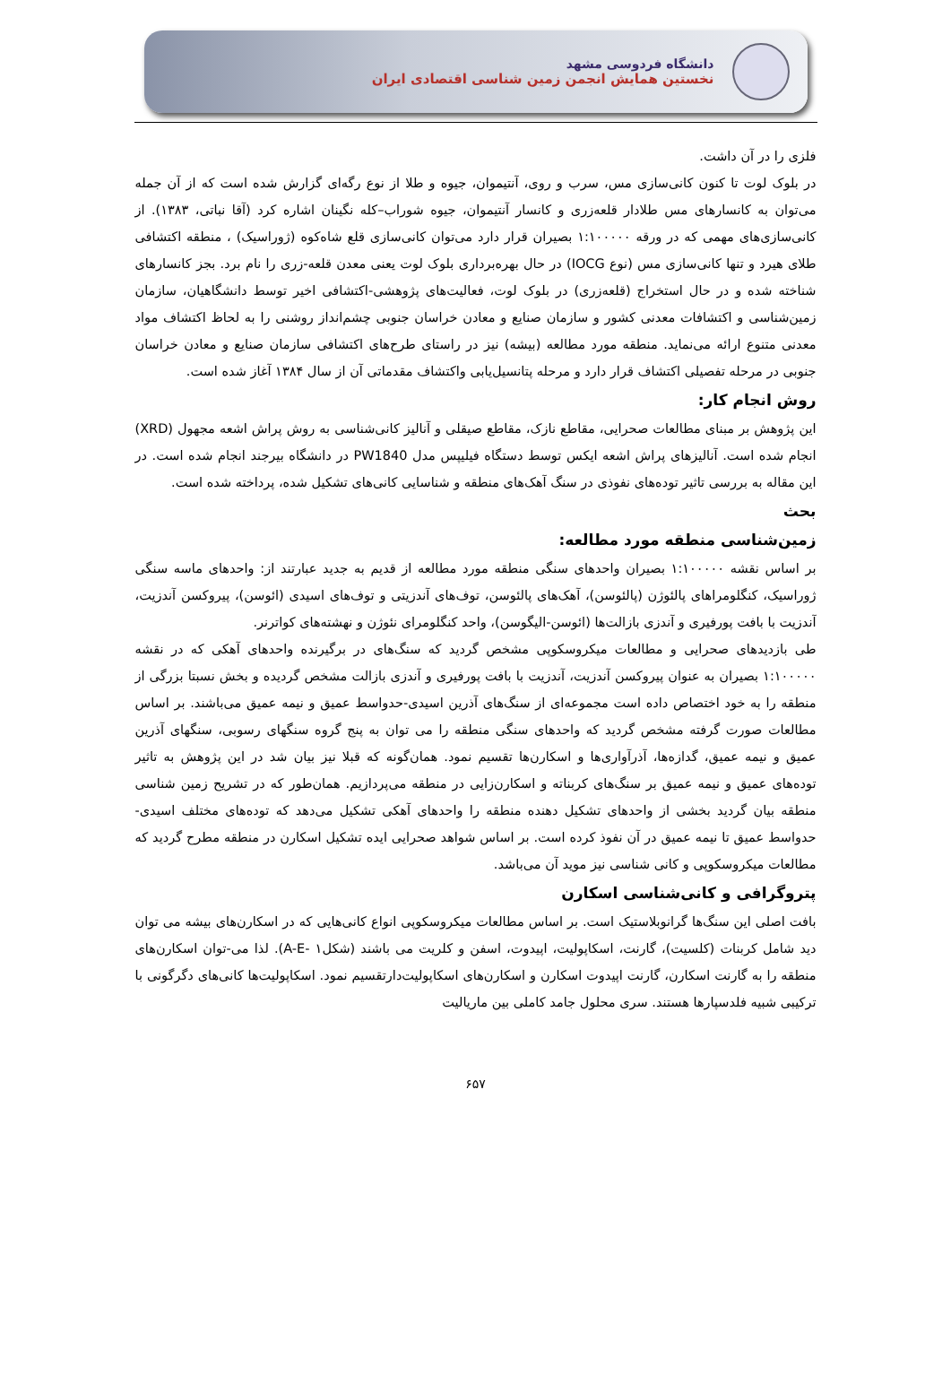دانشگاه فردوسی مشهد
نخستین همایش انجمن زمین شناسی اقتصادی ایران
فلزی را در آن داشت.
در بلوک لوت تا کنون کانی‌سازی مس، سرب و روی، آنتیموان، جیوه و طلا از نوع رگه‌ای گزارش شده است که از آن جمله می‌توان به کانسارهای مس طلادار قلعه‌زری و کانسار آنتیموان، جیوه شوراب–کله نگینان اشاره کرد (آقا نباتی، ۱۳۸۳). از کانی‌سازی‌های مهمی که در ورقه ۱:۱۰۰۰۰۰ بصیران قرار دارد می‌توان کانی‌سازی قلع شاه‌کوه (ژوراسیک) ، منطقه اکتشافی طلای هیرد و تنها کانی‌سازی مس (نوع IOCG) در حال بهره‌برداری بلوک لوت یعنی معدن قلعه-زری را نام برد. بجز کانسارهای شناخته شده و در حال استخراج (قلعه‌زری) در بلوک لوت، فعالیت‌های پژوهشی-اکتشافی اخیر توسط دانشگاهیان، سازمان زمین‌شناسی و اکتشافات معدنی کشور و سازمان صنایع و معادن خراسان جنوبی چشم‌انداز روشنی را به لحاظ اکتشاف مواد معدنی متنوع ارائه می‌نماید. منطقه مورد مطالعه (بیشه) نیز در راستای طرح‌های اکتشافی سازمان صنایع و معادن خراسان جنوبی در مرحله تفصیلی اکتشاف قرار دارد و مرحله پتانسیل‌یابی واکتشاف مقدماتی آن از سال ۱۳۸۴ آغاز شده است.
روش انجام کار:
این پژوهش بر مبنای مطالعات صحرایی، مقاطع نازک، مقاطع صیقلی و آنالیز کانی‌شناسی به روش پراش اشعه مجهول (XRD) انجام شده است. آنالیزهای پراش اشعه ایکس توسط دستگاه فیلیپس مدل PW1840 در دانشگاه بیرجند انجام شده است. در این مقاله به بررسی تاثیر توده‌های نفوذی در سنگ آهک‌های منطقه و شناسایی کانی‌های تشکیل شده، پرداخته شده است.
بحث
زمین‌شناسی منطقه مورد مطالعه:
بر اساس نقشه ۱:۱۰۰۰۰۰ بصیران واحدهای سنگی منطقه مورد مطالعه از قدیم به جدید عبارتند از: واحدهای ماسه سنگی ژوراسیک، کنگلومراهای پالئوژن (پالئوسن)، آهک‌های پالئوسن، توف‌های آندزیتی و توف‌های اسیدی (ائوسن)، پیروکسن آندزیت، آندزیت با بافت پورفیری و آندزی بازالت‌ها (ائوسن-الیگوسن)، واحد کنگلومرای نئوژن و نهشته‌های کواترنر.
طی بازدیدهای صحرایی و مطالعات میکروسکوپی مشخص گردید که سنگ‌های در برگیرنده واحدهای آهکی که در نقشه ۱:۱۰۰۰۰۰ بصیران به عنوان پیروکسن آندزیت، آندزیت با بافت پورفیری و آندزی بازالت مشخص گردیده و بخش نسبتا بزرگی از منطقه را به خود اختصاص داده است مجموعه‌ای از سنگ‌های آذرین اسیدی-حدواسط عمیق و نیمه عمیق می‌باشند. بر اساس مطالعات صورت گرفته مشخص گردید که واحدهای سنگی منطقه را می توان به پنج گروه سنگهای رسوبی، سنگهای آذرین عمیق و نیمه عمیق، گدازه‌ها، آذرآواری‌ها و اسکارن‌ها تقسیم نمود. همان‌گونه که قبلا نیز بیان شد در این پژوهش به تاثیر توده‌های عمیق و نیمه عمیق بر سنگ‌های کربناته و اسکارن‌زایی در منطقه می‌پردازیم. همان‌طور که در تشریح زمین شناسی منطقه بیان گردید بخشی از واحدهای تشکیل دهنده منطقه را واحدهای آهکی تشکیل می‌دهد که توده‌های مختلف اسیدی-حدواسط عمیق تا نیمه عمیق در آن نفوذ کرده است. بر اساس شواهد صحرایی ایده تشکیل اسکارن در منطقه مطرح گردید که مطالعات میکروسکوپی و کانی شناسی نیز موید آن می‌باشد.
پتروگرافی و کانی‌شناسی اسکارن
بافت اصلی این سنگ‌ها گرانوبلاستیک است. بر اساس مطالعات میکروسکوپی انواع کانی‌هایی که در اسکارن‌های بیشه می توان دید شامل کربنات (کلسیت)، گارنت، اسکاپولیت، اپیدوت، اسفن و کلریت می باشند (شکلA-E- ۱). لذا می-توان اسکارن‌های منطقه را به گارنت اسکارن، گارنت اپیدوت اسکارن و اسکارن‌های اسکاپولیت‌دارتقسیم نمود. اسکاپولیت‌ها کانی‌های دگرگونی با ترکیبی شبیه فلدسپارها هستند. سری محلول جامد کاملی بین ماریالیت
۶۵۷